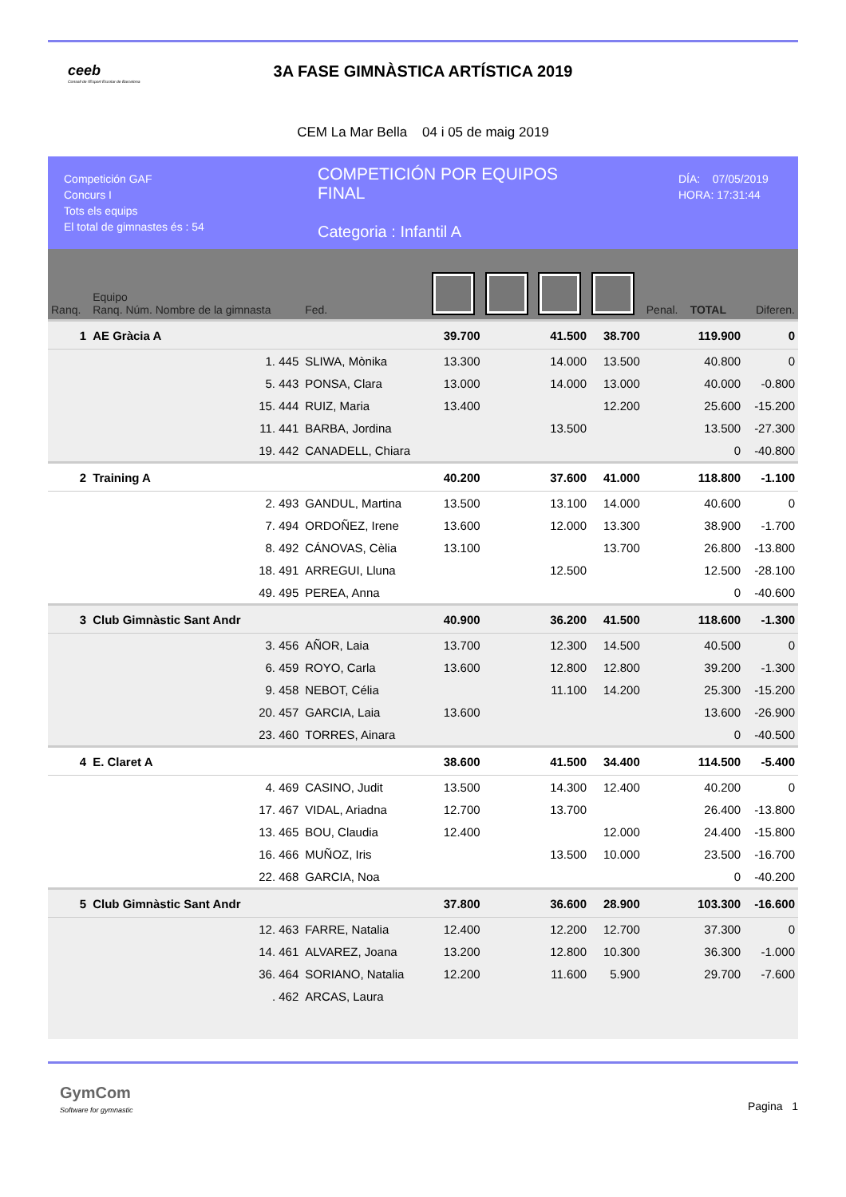ceeb
Consell de l'Esport Escolar de Barcelona
3A FASE GIMNÀSTICA ARTÍSTICA 2019
CEM La Mar Bella 04 i 05 de maig 2019
Competición GAF
Concurs I
Tots els equips
El total de gimnastes és : 54
COMPETICIÓN POR EQUIPOS
FINAL
Categoria : Infantil A
DÍA: 07/05/2019
HORA: 17:31:44
| Ranq. | Equipo Ranq. Núm. Nombre de la gimnasta | | Fed. | | | | | Penal. | TOTAL | Diferen. |
| --- | --- | --- | --- | --- | --- | --- | --- | --- | --- | --- |
| 1 | AE Gràcia A | | | 39.700 | | 41.500 | 38.700 | | 119.900 | 0 |
| | 1. 445 | SLIWA, Mònika | | 13.300 | | 14.000 | 13.500 | | 40.800 | 0 |
| | 5. 443 | PONSA, Clara | | 13.000 | | 14.000 | 13.000 | | 40.000 | -0.800 |
| | 15. 444 | RUIZ, Maria | | 13.400 | | | 12.200 | | 25.600 | -15.200 |
| | 11. 441 | BARBA, Jordina | | | | 13.500 | | | 13.500 | -27.300 |
| | 19. 442 | CANADELL, Chiara | | | | | | | 0 | -40.800 |
| 2 | Training A | | | 40.200 | | 37.600 | 41.000 | | 118.800 | -1.100 |
| | 2. 493 | GANDUL, Martina | | 13.500 | | 13.100 | 14.000 | | 40.600 | 0 |
| | 7. 494 | ORDOÑEZ, Irene | | 13.600 | | 12.000 | 13.300 | | 38.900 | -1.700 |
| | 8. 492 | CÁNOVAS, Cèlia | | 13.100 | | | 13.700 | | 26.800 | -13.800 |
| | 18. 491 | ARREGUI, Lluna | | | | 12.500 | | | 12.500 | -28.100 |
| | 49. 495 | PEREA, Anna | | | | | | | 0 | -40.600 |
| 3 | Club Gimnàstic Sant Andr | | | 40.900 | | 36.200 | 41.500 | | 118.600 | -1.300 |
| | 3. 456 | AÑOR, Laia | | 13.700 | | 12.300 | 14.500 | | 40.500 | 0 |
| | 6. 459 | ROYO, Carla | | 13.600 | | 12.800 | 12.800 | | 39.200 | -1.300 |
| | 9. 458 | NEBOT, Célia | | | | 11.100 | 14.200 | | 25.300 | -15.200 |
| | 20. 457 | GARCIA, Laia | | 13.600 | | | | | 13.600 | -26.900 |
| | 23. 460 | TORRES, Ainara | | | | | | | 0 | -40.500 |
| 4 | E. Claret A | | | 38.600 | | 41.500 | 34.400 | | 114.500 | -5.400 |
| | 4. 469 | CASINO, Judit | | 13.500 | | 14.300 | 12.400 | | 40.200 | 0 |
| | 17. 467 | VIDAL, Ariadna | | 12.700 | | 13.700 | | | 26.400 | -13.800 |
| | 13. 465 | BOU, Claudia | | 12.400 | | | 12.000 | | 24.400 | -15.800 |
| | 16. 466 | MUÑOZ, Iris | | | | 13.500 | 10.000 | | 23.500 | -16.700 |
| | 22. 468 | GARCIA, Noa | | | | | | | 0 | -40.200 |
| 5 | Club Gimnàstic Sant Andr | | | 37.800 | | 36.600 | 28.900 | | 103.300 | -16.600 |
| | 12. 463 | FARRE, Natalia | | 12.400 | | 12.200 | 12.700 | | 37.300 | 0 |
| | 14. 461 | ALVAREZ, Joana | | 13.200 | | 12.800 | 10.300 | | 36.300 | -1.000 |
| | 36. 464 | SORIANO, Natalia | | 12.200 | | 11.600 | 5.900 | | 29.700 | -7.600 |
| | . 462 | ARCAS, Laura | | | | | | | | |
GymCom
Software for gymnastic
Pagina 1